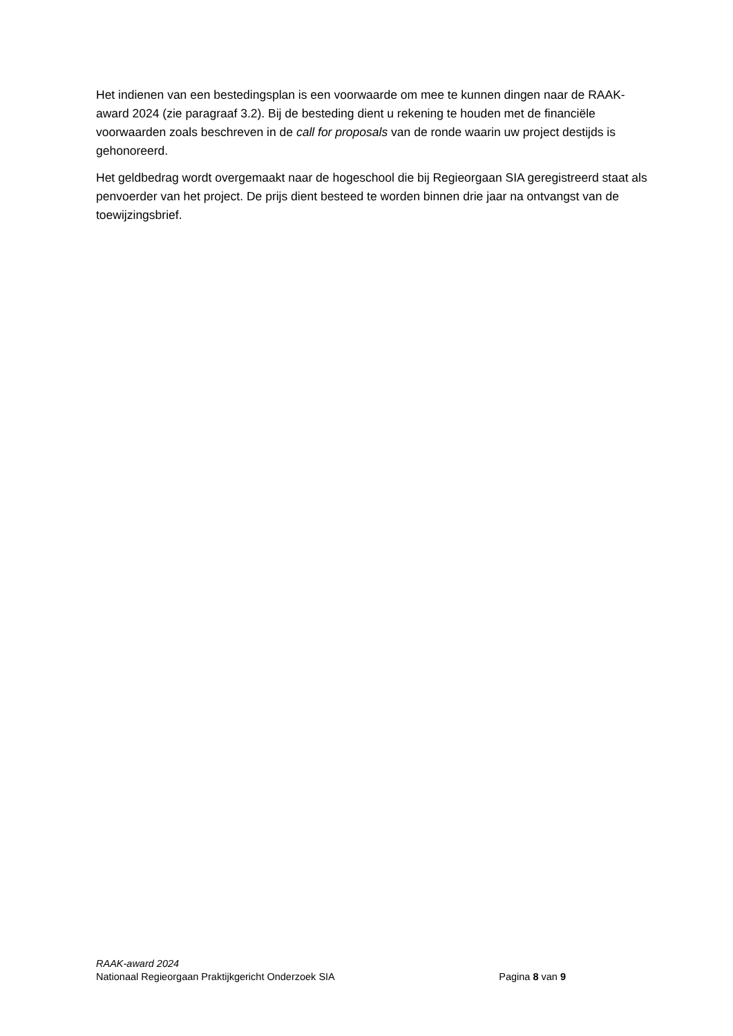Het indienen van een bestedingsplan is een voorwaarde om mee te kunnen dingen naar de RAAK-award 2024 (zie paragraaf 3.2). Bij de besteding dient u rekening te houden met de financiële voorwaarden zoals beschreven in de call for proposals van de ronde waarin uw project destijds is gehonoreerd.
Het geldbedrag wordt overgemaakt naar de hogeschool die bij Regieorgaan SIA geregistreerd staat als penvoerder van het project. De prijs dient besteed te worden binnen drie jaar na ontvangst van de toewijzingsbrief.
RAAK-award 2024
Nationaal Regieorgaan Praktijkgericht Onderzoek SIA Pagina 8 van 9